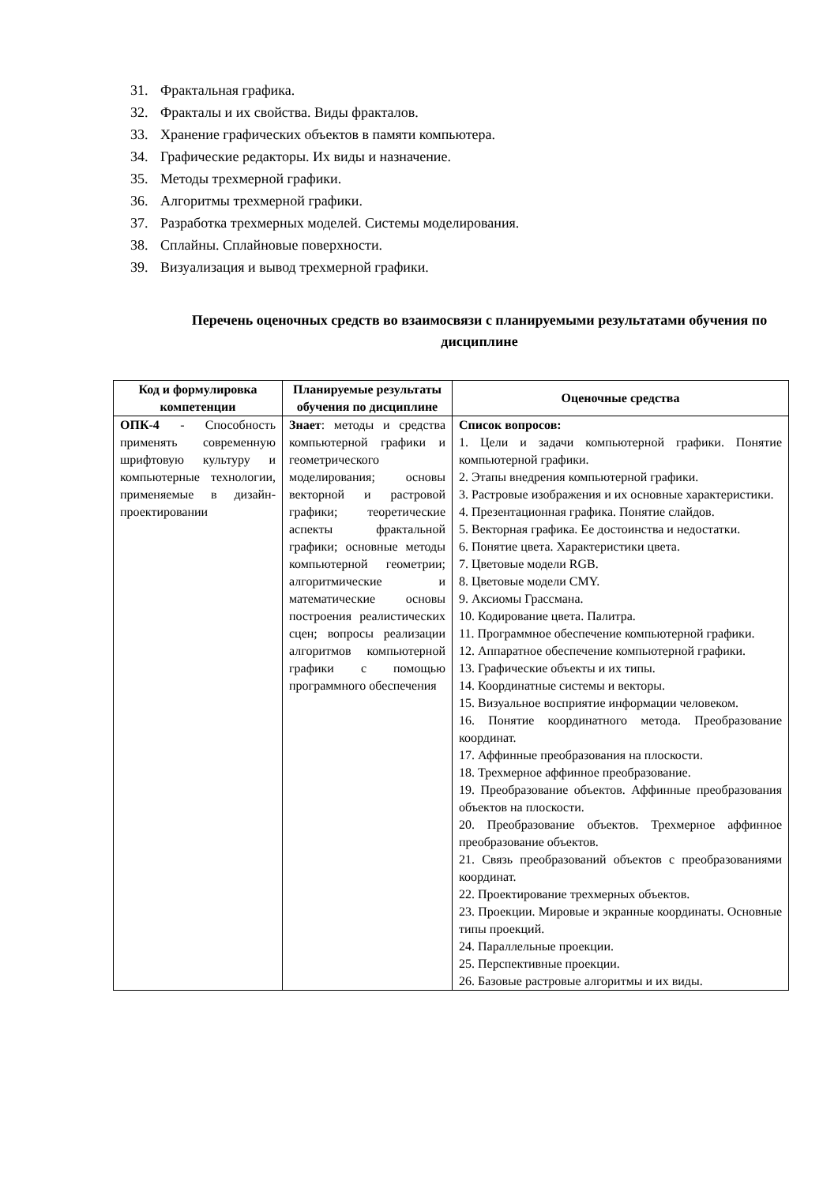31. Фрактальная графика.
32. Фракталы и их свойства. Виды фракталов.
33. Хранение графических объектов в памяти компьютера.
34. Графические редакторы. Их виды и назначение.
35. Методы трехмерной графики.
36. Алгоритмы трехмерной графики.
37. Разработка трехмерных моделей. Системы моделирования.
38. Сплайны. Сплайновые поверхности.
39. Визуализация и вывод трехмерной графики.
Перечень оценочных средств во взаимосвязи с планируемыми результатами обучения по дисциплине
| Код и формулировка компетенции | Планируемые результаты обучения по дисциплине | Оценочные средства |
| --- | --- | --- |
| ОПК-4 - Способность применять современную шрифтовую культуру и компьютерные технологии, применяемые в дизайн-проектировании | Знает : методы и средства компьютерной графики и геометрического моделирования; основы векторной и растровой графики; теоретические аспекты фрактальной графики; основные методы компьютерной геометрии; алгоритмические и математические основы построения реалистических сцен; вопросы реализации алгоритмов компьютерной графики с помощью программного обеспечения | Список вопросов: 1. Цели и задачи компьютерной графики. Понятие компьютерной графики. 2. Этапы внедрения компьютерной графики. 3. Растровые изображения и их основные характеристики. 4. Презентационная графика. Понятие слайдов. 5. Векторная графика. Ее достоинства и недостатки. 6. Понятие цвета. Характеристики цвета. 7. Цветовые модели RGB. 8. Цветовые модели CMY. 9. Аксиомы Грассмана. 10. Кодирование цвета. Палитра. 11. Программное обеспечение компьютерной графики. 12. Аппаратное обеспечение компьютерной графики. 13. Графические объекты и их типы. 14. Координатные системы и векторы. 15. Визуальное восприятие информации человеком. 16. Понятие координатного метода. Преобразование координат. 17. Аффинные преобразования на плоскости. 18. Трехмерное аффинное преобразование. 19. Преобразование объектов. Аффинные преобразования объектов на плоскости. 20. Преобразование объектов. Трехмерное аффинное преобразование объектов. 21. Связь преобразований объектов с преобразованиями координат. 22. Проектирование трехмерных объектов. 23. Проекции. Мировые и экранные координаты. Основные типы проекций. 24. Параллельные проекции. 25. Перспективные проекции. 26. Базовые растровые алгоритмы и их виды. |